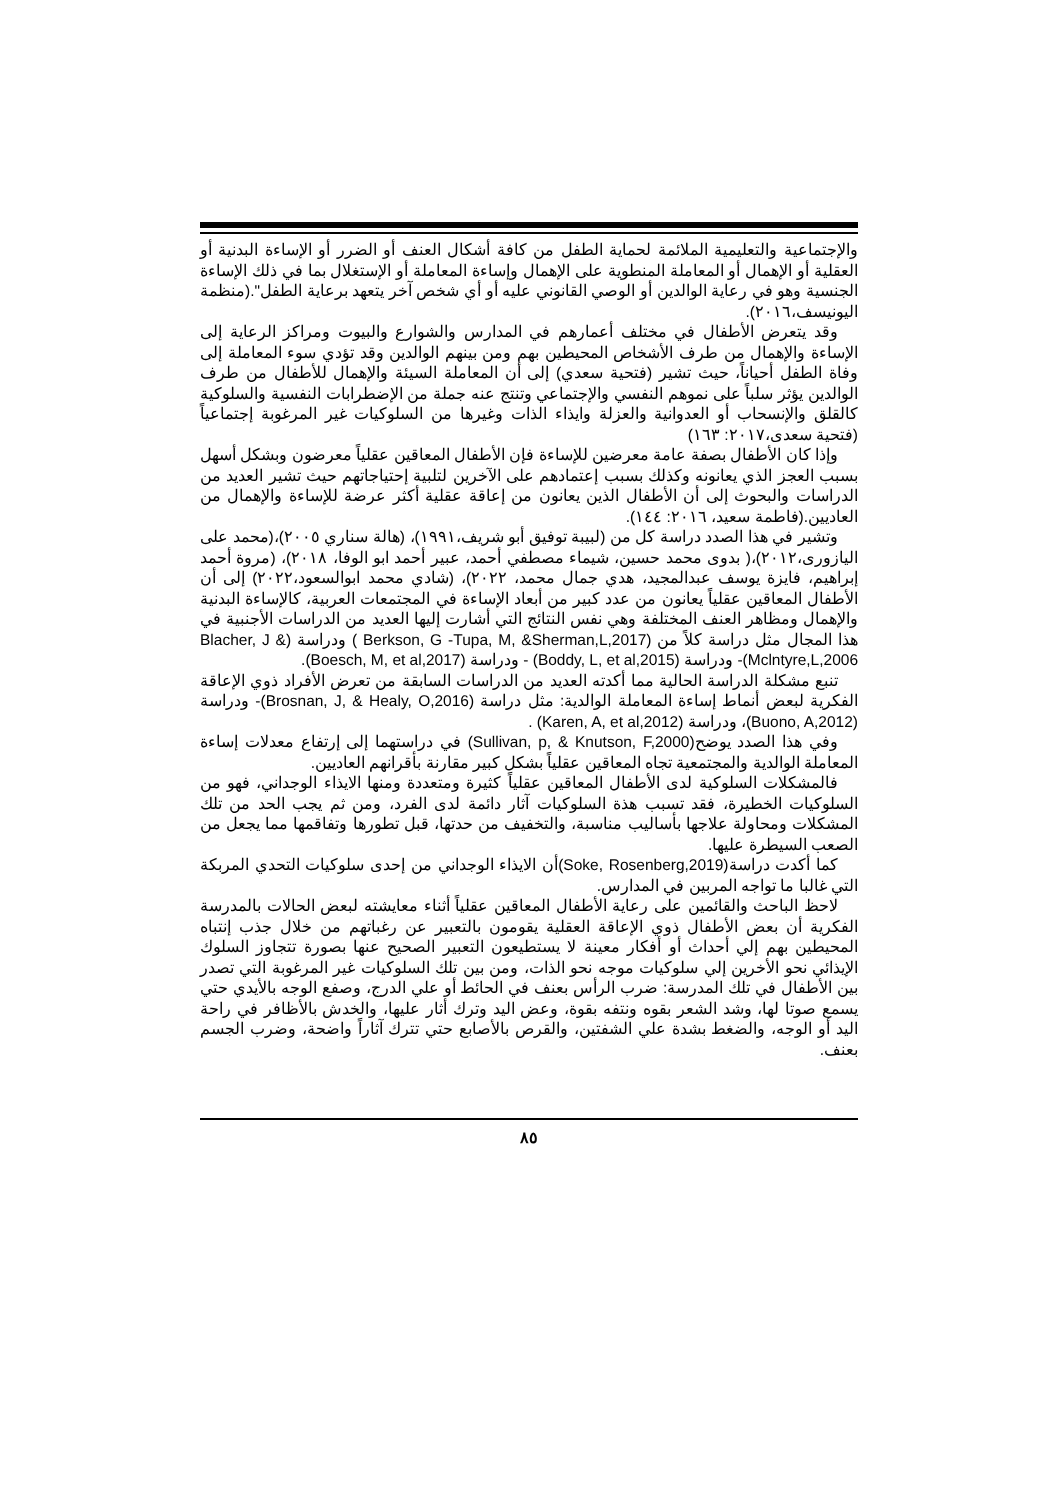والإجتماعية والتعليمية الملائمة لحماية الطفل من كافة أشكال العنف أو الضرر أو الإساءة البدنية أو العقلية أو الإهمال أو المعاملة المنطوية على الإهمال وإساءة المعاملة أو الإستغلال بما في ذلك الإساءة الجنسية وهو في رعاية الوالدين أو الوصي القانوني عليه أو أي شخص آخر يتعهد برعاية الطفل".(منظمة اليونيسف،٢٠١٦).
وقد يتعرض الأطفال في مختلف أعمارهم في المدارس والشوارع والبيوت ومراكز الرعاية إلى الإساءة والإهمال من طرف الأشخاص المحيطين بهم ومن بينهم الوالدين وقد تؤدي سوء المعاملة إلى وفاة الطفل أحياناً، حيث تشير (فتحية سعدي) إلى أن المعاملة السيئة والإهمال للأطفال من طرف الوالدين يؤثر سلباً على نموهم النفسي والإجتماعي وتنتج عنه جملة من الإضطرابات النفسية والسلوكية كالقلق والإنسحاب أو العدوانية والعزلة وايذاء الذات وغيرها من السلوكيات غير المرغوبة إجتماعياً (فتحية سعدى،٢٠١٧: ١٦٣)
وإذا كان الأطفال بصفة عامة معرضين للإساءة فإن الأطفال المعاقين عقلياً معرضون وبشكل أسهل بسبب العجز الذي يعانونه وكذلك بسبب إعتمادهم على الآخرين لتلبية إحتياجاتهم حيث تشير العديد من الدراسات والبحوث إلى أن الأطفال الذين يعانون من إعاقة عقلية أكثر عرضة للإساءة والإهمال من العاديين.(فاطمة سعيد، ٢٠١٦: ١٤٤).
وتشير في هذا الصدد دراسة كل من (لبيبة توفيق أبو شريف،١٩٩١)، (هالة سناري ٢٠٠٥)،(محمد على اليازورى،٢٠١٢)،( بدوى محمد حسين، شيماء مصطفي أحمد، عبير أحمد ابو الوفا، ٢٠١٨)، (مروة أحمد إبراهيم، فايزة يوسف عبدالمجيد، هدي جمال محمد، ٢٠٢٢)، (شادي محمد ابوالسعود،٢٠٢٢) إلى أن الأطفال المعاقين عقلياً يعانون من عدد كبير من أبعاد الإساءة في المجتمعات العربية، كالإساءة البدنية والإهمال ومظاهر العنف المختلفة وهي نفس النتائج التي أشارت إليها العديد من الدراسات الأجنبية في هذا المجال مثل دراسة كلاً من (Berkson, G -Tupa, M, &Sherman,L,2017 ) ودراسة (Blacher, J & Mclntyre,L,2006)- ودراسة (Boddy, L, et al,2015) - ودراسة (Boesch, M, et al,2017).
تنبع مشكلة الدراسة الحالية مما أكدته العديد من الدراسات السابقة من تعرض الأفراد ذوي الإعاقة الفكرية لبعض أنماط إساءة المعاملة الوالدية: مثل دراسة (Brosnan, J, & Healy, O,2016)- ودراسة (Buono, A,2012)، ودراسة (Karen, A, et al,2012) .
وفي هذا الصدد يوضح(Sullivan, p, & Knutson, F,2000) في دراستهما إلى إرتفاع معدلات إساءة المعاملة الوالدية والمجتمعية تجاه المعاقين عقلياً بشكل كبير مقارنة بأقرانهم العاديين.
فالمشكلات السلوكية لدى الأطفال المعاقين عقلياً كثيرة ومتعددة ومنها الايذاء الوجداني، فهو من السلوكيات الخطيرة، فقد تسبب هذة السلوكيات آثار دائمة لدى الفرد، ومن ثم يجب الحد من تلك المشكلات ومحاولة علاجها بأساليب مناسبة، والتخفيف من حدتها، قبل تطورها وتفاقمها مما يجعل من الصعب السيطرة عليها.
كما أكدت دراسة(Soke, Rosenberg,2019)أن الايذاء الوجداني من إحدى سلوكيات التحدي المربكة التي غالبا ما تواجه المربين في المدارس.
لاحظ الباحث والقائمين على رعاية الأطفال المعاقين عقلياً أثناء معايشته لبعض الحالات بالمدرسة الفكرية أن بعض الأطفال ذوي الإعاقة العقلية يقومون بالتعبير عن رغباتهم من خلال جذب إنتباه المحيطين بهم إلي أحداث أو أفكار معينة لا يستطيعون التعبير الصحيح عنها بصورة تتجاوز السلوك الإيذائي نحو الأخرين إلي سلوكيات موجه نحو الذات، ومن بين تلك السلوكيات غير المرغوبة التي تصدر بين الأطفال في تلك المدرسة: ضرب الرأس بعنف في الحائط أو علي الدرج، وصفع الوجه بالأيدي حتي يسمع صوتا لها، وشد الشعر بقوه ونتفه بقوة، وعض اليد وترك أثار عليها، والخدش بالأظافر في راحة اليد أو الوجه، والضغط بشدة علي الشفتين، والقرص بالأصابع حتي تترك آثاراً واضحة، وضرب الجسم بعنف.
٨٥